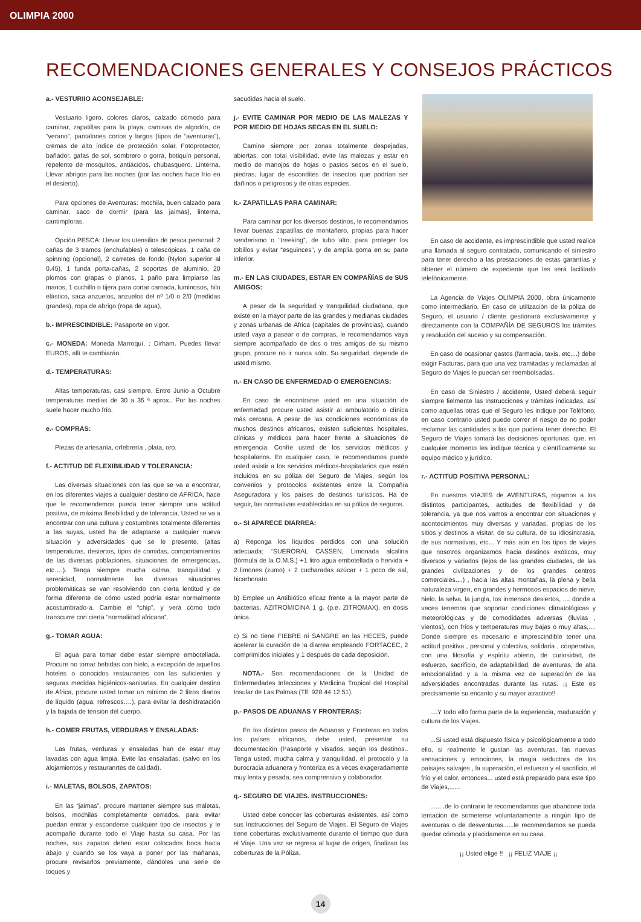OLIMPIA 2000
RECOMENDACIONES GENERALES Y CONSEJOS PRÁCTICOS
a.- VESTURIIO ACONSEJABLE:
Vestuario ligero, colores claros, calzado cómodo para caminar, zapatillas para la playa, camisas de algodón, de “verano”, pantalones cortos y largos (tipos de “aventuras”), cremas de alto índice de protección solar, Fotoprotector, bañador, gafas de sol, sombrero o gorra, botiquín personal, repelente de mosquitos, antiácidos, chubasquero. Linterna. Llevar abrigos para las noches (por las noches hace frío en el desierto).
Para opciones de Aventuras: mochila, buen calzado para caminar, saco de dormir (para las jaimas), linterna, cantimploras.
Opción PESCA: Llevar los utensilios de pesca personal: 2 cañas de 3 tramos (enchufables) o telescópicas, 1 caña de spinning (opcional), 2 carretes de fondo (Nylon superior al 0.45), 1 funda porta-cañas, 2 soportes de aluminio, 20 plomos con grapas o planos, 1 paño para limpiarse las manos, 1 cuchillo o tijera para cortar carnada, luminosos, hilo elástico, saca anzuelos, anzuelos del nº 1/0 o 2/0 (medidas grandes), ropa de abrigo (ropa de agua),
b.- IMPRESCINDIBLE: Pasaporte en vigor.
c.- MONEDA: Moneda Marroquí. : Dirham. Puedes llevar EUROS, allí te cambiarán.
d.- TEMPERATURAS:
Altas temperaturas, casi siempre. Entre Junio a Octubre temperaturas medias de 30 a 35 ª aprox.. Por las noches suele hacer mucho frío.
e.- COMPRAS:
Piezas de artesanía, orfebrería , plata, oro.
f.- ACTITUD DE FLEXIBILIDAD Y TOLERANCIA:
Las diversas situaciones con las que se va a encontrar, en los diferentes viajes a cualquier destino de AFRICA, hace que le recomendemos pueda tener siempre una actitud positiva, de máxima flexibilidad y de tolerancia. Usted se va a encontrar con una cultura y costumbres totalmente diferentes a las suyas, usted ha de adaptarse a cualquier nueva situación y adversidades que se le presente, (altas temperaturas, desiertos, tipos de comidas, comportamientos de las diversas poblaciones, situaciones de emergencias, etc….). Tenga siempre mucha calma, tranquilidad y serenidad, normalmente las diversas situaciones problemáticas se van resolviendo con cierta lentitud y de forma diferente de cómo usted podría estar normalmente acostumbrado-a. Cambie el “chip”, y verá cómo todo transcurre con cierta “normalidad africana”.
g.- TOMAR AGUA:
El agua para tomar debe estar siempre embotellada. Procure no tomar bebidas con hielo, a excepción de aquellos hoteles o conocidos restaurantes con las suficientes y seguras medidas higiénicos-sanitarias. En cualquier destino de Africa, procure usted tomar un mínimo de 2 litros diarios de líquido (agua, refrescos….), para evitar la deshidratación y la bajada de tensión del cuerpo.
h.- COMER FRUTAS, VERDURAS Y ENSALADAS:
Las frutas, verduras y ensaladas han de estar muy lavadas con agua limpia. Evite las ensaladas. (salvo en los alojamientos y restauranrtes de calidad).
i.- MALETAS, BOLSOS, ZAPATOS:
En las “jaimas”, procure mantener siempre sus maletas, bolsos, mochilas completamente cerrados, para evitar puedan entrar y esconderse cualquier tipo de insectos y le acompañe durante todo el Viaje hasta su casa. Por las noches, sus zapatos deben estar colocados boca hacia abajo y cuando se los vaya a poner por las mañanas, procure revisarlos previamente, dándoles una serie de toques y
sacudidas hacia el suelo.
j.- EVITE CAMINAR POR MEDIO DE LAS MALEZAS Y POR MEDIO DE HOJAS SECAS EN EL SUELO:
Camine siempre por zonas totalmente despejadas, abiertas, con total visibilidad, evite las malezas y estar en medio de manojos de hojas o pastos secos en el suelo, piedras, lugar de escondites de insectos que podrían ser dañinos o peligrosos y de otras especies.
k.- ZAPATILLAS PARA CAMINAR:
Para caminar por los diversos destinos, le recomendamos llevar buenas zapatillas de montañero, propias para hacer senderismo o “treeking”, de tubo alto, para proteger los tobillos y evitar “esguinces”, y de amplia goma en su parte inferior.
m.- EN LAS CIUDADES, ESTAR EN COMPAÑÍAS de SUS AMIGOS:
A pesar de la seguridad y tranquilidad ciudadana, que existe en la mayor parte de las grandes y medianas ciudades y zonas urbanas de Africa (capitales de provincias), cuando usted vaya a pasear o de compras, le recomendamos vaya siempre acompañado de dos o tres amigos de su mismo grupo, procure no ir nunca sólo. Su seguridad, depende de usted mismo.
n.- EN CASO DE ENFERMEDAD O EMERGENCIAS:
En caso de encontrarse usted en una situación de enfermedad procure usted asistir al ambulatorio o clínica más cercana. A pesar de las condiciones económicas de muchos destinos africanos, existen suficientes hospitales, clínicas y médicos para hacer frente a situaciones de emergencia. Confíe usted de los servicios médicos y hospitalarios. En cualquier caso, le recomendamos puede usted asistir a los servicios médicos-hospitalarios que estén incluidos en su póliza del Seguro de Viajes, según los convenios y protocolos existentes entre la Compañía Aseguradora y los países de destinos turísticos. Ha de seguir, las normativas establecidas en su póliza de seguros.
o.- SI APARECE DIARREA:
a) Reponga los líquidos perdidos con una solución adecuada: “SUERORAL CASSEN, Limonada alcalina (fórmula de la O.M.S.) +1 litro agua embotellada o hervida + 2 limones (zumo) + 2 cucharadas azúcar + 1 poco de sal, bicarbonato.
b) Emplee un Antibiótico eficaz frente a la mayor parte de bacterias. AZITROMICINA 1 g. (p.e. ZITROMAX), en dosis única.
c) Si no tiene FIEBRE ni SANGRE en las HECES, puede acelerar la curación de la diarrea empleando FORTACEC, 2 comprimidos iniciales y 1 después de cada deposición.
NOTA.- Son recomendaciones de la Unidad de Enfermedades Infecciones y Medicina Tropical del Hospital Insular de Las Palmas (Tlf: 928 44 12 51).
p.- PASOS DE ADUANAS Y FRONTERAS:
En los distintos pasos de Aduanas y Fronteras en todos los países africanos, debe usted, presentar su documentación (Pasaporte y visados, según los destinos.. Tenga usted, mucha calma y tranquilidad, el protocolo y la burocracia aduanera y fronteriza es a veces exageradamente muy lenta y pesada, sea comprensivo y colaborador.
q.- SEGURO DE VIAJES. INSTRUCCIONES:
Usted debe conocer las coberturas existentes, así como sus Instrucciones del Seguro de Viajes. El Seguro de Viajes tiene coberturas exclusivamente durante el tiempo que dura el Viaje. Una vez se regresa al lugar de origen, finalizan las coberturas de la Póliza.
En caso de accidente, es imprescindible que usted realice una llamada al seguro contratado, comunicando el siniestro para tener derecho a las prestaciones de estas garantías y obtener el número de expediente que les será facilitado telefónicamente.
La Agencia de Viajes OLIMPIA 2000, obra únicamente como intermediario. En caso de utilización de la póliza de Seguro, el usuario / cliente gestionará exclusivamente y directamente con la COMPAÑÍA DE SEGUROS los trámites y resolución del suceso y su compensación.
En caso de ocasionar gastos (farmacia, taxis, etc....) debe exigir Facturas, para que una vez tramitadas y reclamadas al Seguro de Viajes le puedan ser reembolsadas.
En caso de Siniestro / accidente, Usted deberá seguir siempre fielmente las Instrucciones y trámites indicadas, así como aquellas otras que el Seguro les indique por Teléfono, en caso contrario usted puede correr el riesgo de no poder reclamar las cantidades a las que pudiera tener derecho. El Seguro de Viajes tomará las decisiones oportunas, que, en cualquier momento les indique técnica y científicamente su equipo médico y jurídico.
r.- ACTITUD POSITIVA PERSONAL:
En nuestros VIAJES de AVENTURAS, rogamos a los distintos participantes, actitudes de flexibilidad y de tolerancia, ya que nos vamos a encontrar con situaciones y acontecimientos muy diversas y variadas, propias de los sitios y destinos a visitar, de su cultura, de su idiosincrasia, de sus normativas, etc... Y más aún en los tipos de viajes que nosotros organizamos hacia destinos exóticos, muy diversos y variados (lejos de las grandes ciudades, de las grandes civilizaciones y de los grandes centros comerciales....) , hacia las altas montañas, la plena y bella naturaleza virgen, en grandes y hermosos espacios de nieve, hielo, la selva, la jungla, los inmensos desiertos, .... donde a veces tenemos que soportar condiciones climatológicas y meteorológicas y de comodidades adversas (lluvias , vientos), con fríos y temperaturas muy bajas o muy altas,.... Donde siempre es necesario e imprescindible tener una actitud positiva , personal y colectiva, solidaria , cooperativa, con una filosofía y espíritu abierto, de curiosidad, de esfuerzo, sacrificio, de adaptabilidad, de aventuras, de alta emocionalidad y a la misma vez de superación de las adversidades encontradas durante las rutas. ¡¡ Este es precisamente su encanto y su mayor atractivo!!
....Y todo ello forma parte de la experiencia, maduración y cultura de los Viajes.
...Si usted está dispuesto física y psicológicamente a todo ello, si realmente le gustan las aventuras, las nuevas sensaciones y emociones, la magia seductora de los paisajes salvajes , la superación, el esfuerzo y el sacrificio, el frío y el calor, entonces... usted está preparado para este tipo de Viajes,......
........de lo contrario le recomendamos que abandone toda tentación de someterse voluntariamente a ningún tipo de aventuras o de desventuras......le recomendamos se pueda quedar cómoda y placidamente en su casa.
¡¡ Usted elige !! ¡¡ FELIZ VIAJE ¡¡
14